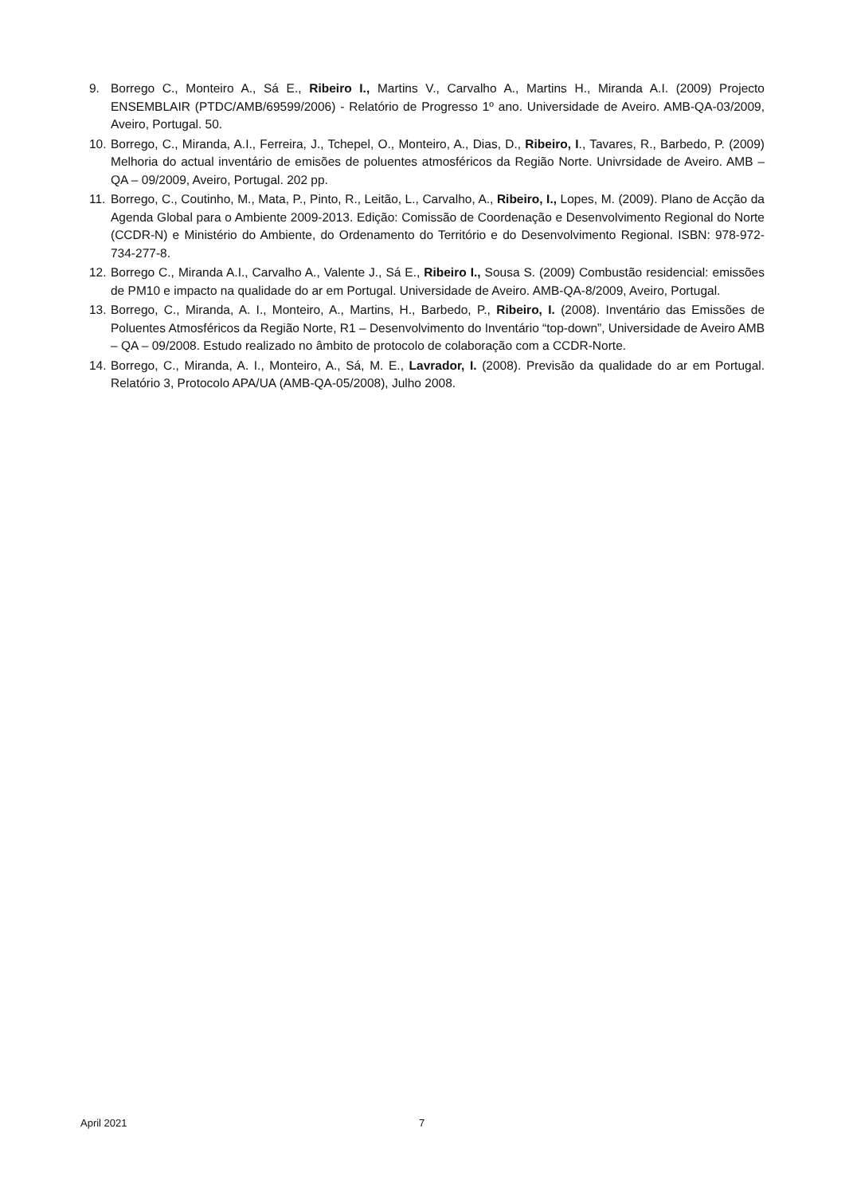9. Borrego C., Monteiro A., Sá E., Ribeiro I., Martins V., Carvalho A., Martins H., Miranda A.I. (2009) Projecto ENSEMBLAIR (PTDC/AMB/69599/2006) - Relatório de Progresso 1º ano. Universidade de Aveiro. AMB-QA-03/2009, Aveiro, Portugal. 50.
10. Borrego, C., Miranda, A.I., Ferreira, J., Tchepel, O., Monteiro, A., Dias, D., Ribeiro, I., Tavares, R., Barbedo, P. (2009) Melhoria do actual inventário de emisões de poluentes atmosféricos da Região Norte. Univrsidade de Aveiro. AMB – QA – 09/2009, Aveiro, Portugal. 202 pp.
11. Borrego, C., Coutinho, M., Mata, P., Pinto, R., Leitão, L., Carvalho, A., Ribeiro, I., Lopes, M. (2009). Plano de Acção da Agenda Global para o Ambiente 2009-2013. Edição: Comissão de Coordenação e Desenvolvimento Regional do Norte (CCDR-N) e Ministério do Ambiente, do Ordenamento do Território e do Desenvolvimento Regional. ISBN: 978-972-734-277-8.
12. Borrego C., Miranda A.I., Carvalho A., Valente J., Sá E., Ribeiro I., Sousa S. (2009) Combustão residencial: emissões de PM10 e impacto na qualidade do ar em Portugal. Universidade de Aveiro. AMB-QA-8/2009, Aveiro, Portugal.
13. Borrego, C., Miranda, A. I., Monteiro, A., Martins, H., Barbedo, P., Ribeiro, I. (2008). Inventário das Emissões de Poluentes Atmosféricos da Região Norte, R1 – Desenvolvimento do Inventário “top-down”, Universidade de Aveiro AMB – QA – 09/2008. Estudo realizado no âmbito de protocolo de colaboração com a CCDR-Norte.
14. Borrego, C., Miranda, A. I., Monteiro, A., Sá, M. E., Lavrador, I. (2008). Previsão da qualidade do ar em Portugal. Relatório 3, Protocolo APA/UA (AMB-QA-05/2008), Julho 2008.
April 2021 7